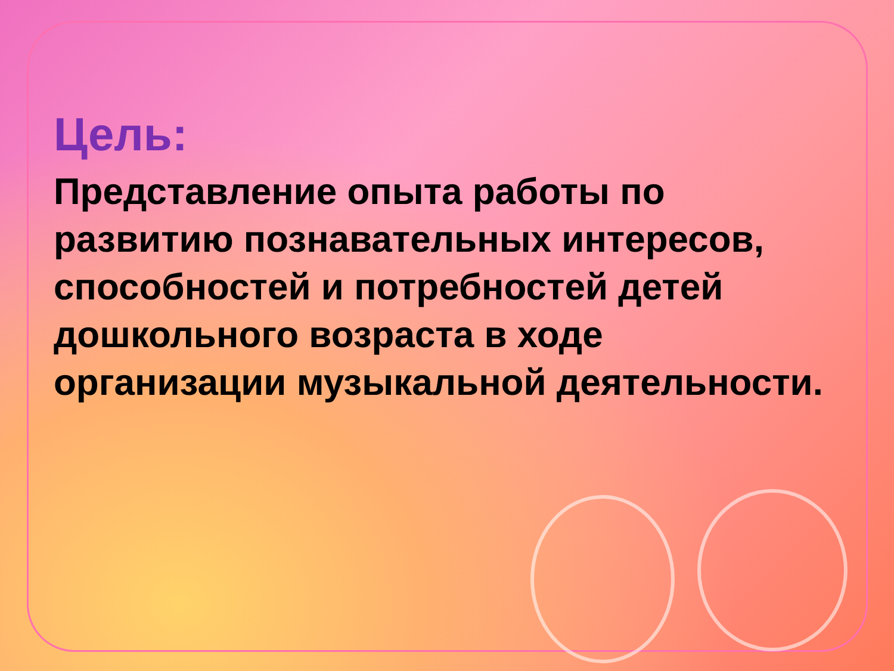Цель:
Представление опыта работы по развитию познавательных интересов, способностей и потребностей детей дошкольного возраста в ходе организации музыкальной деятельности.